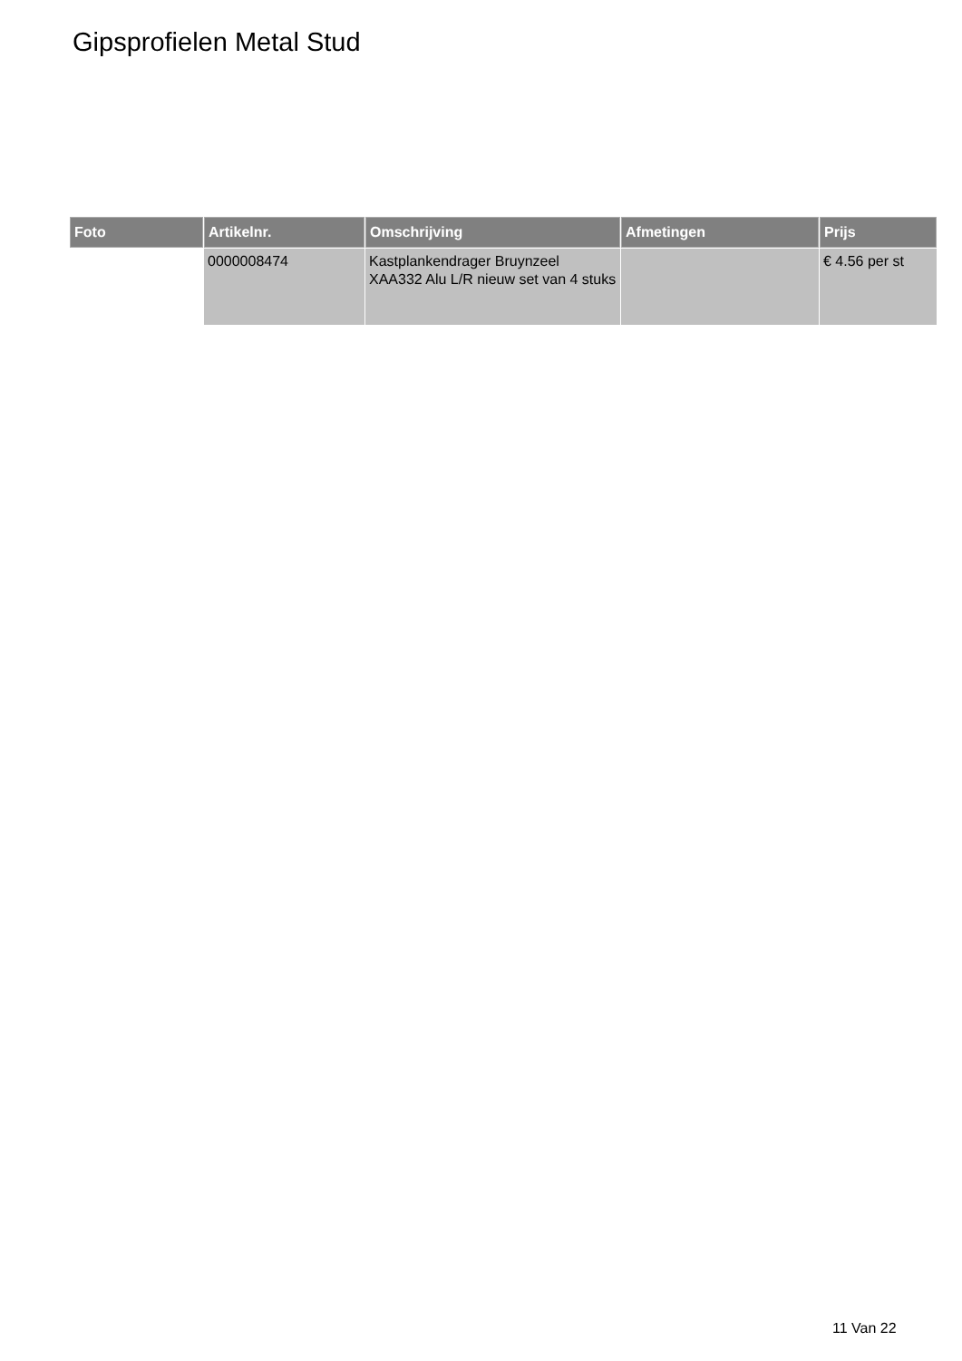Gipsprofielen Metal Stud
| Foto | Artikelnr. | Omschrijving | Afmetingen | Prijs |
| --- | --- | --- | --- | --- |
| | 0000008474 | Kastplankendrager Bruynzeel XAA332 Alu L/R nieuw set van 4 stuks | | € 4.56 per st |
11 Van 22